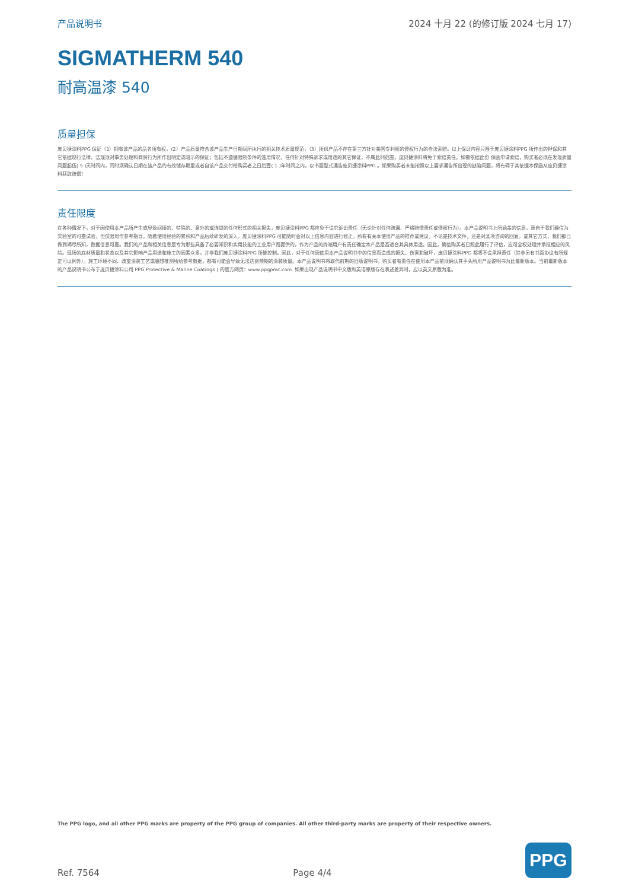产品说明书 2024 十月 22 (的修订版 2024 七月 17)
SIGMATHERM 540
耐高温漆 540
质量担保
庞贝捷涂料PPG 保证（1）拥有该产品的品名所有权，(2）产品质量符合该产品生产日期间所执行的相关技术质量规范，（3）所供产品不存在第三方针对美国专利权的侵权行为的合法索赔。以上保证内容只限于庞贝捷涂料PPG 所作出的担保和其它依据现行法律、法规须对事务处理和商贸行为所作出明定或暗示的保证；包括不遵循限制条件的滥用情况，任何针对特殊诉求或用途的其它保证，不属此列范围，庞贝捷涂料将免于索赔责任。如需依据此份 保函申请索赔，购买者必须在发现质量问题起伍( 5 )天时间内，同时须确认日期在该产品的有效储存期里或者自该产品交付给购买者之日后壹( 1 )年时间之内，以书面型式通告庞贝捷涂料PPG 。如果购买者未能按照以上要求通告所出现的缺陷问题，将有碍于其依据本保函从庞贝捷涂料获取赔偿！
责任限度
在各种情况下，对于因使用本产品所产生或导致间接的、特殊的、意外的或连锁的任何形式的相关损失，庞贝捷涂料PPG 都应免于追究诉讼责任（无论针对任何疏漏、严格赔偿责任或侵权行为）。本产品说明书上所涵盖的信息，源自于我们确信为实验室的可靠试验，但仅限用作参考指导。随着使用经验的累积和产品后续研发的深入，庞贝捷涂料PPG 可能随时会对以上信息内容进行修正。所有有关本使用产品的推荐或建议，不论是技术文件，还是对某项咨询的回复，或其它方式，我们都已做到竭尽所知，数据信息可靠。我们的产品和相关信息是专为那些具备了必要知识和实用技能的工业用户而提供的，作为产品的终端用户有责任确定本产品是否适合其具体用途。因此，确信购买者已照此履行了评估，应可全权处理并承担相应的风险。现场的底材质量和状态以及其它影响产品用途和施工的因素众多，并非我们庞贝捷涂料PPG 所能控制。因此，对于任何因使用本产品说明书中的信息而造成的损失、伤害和破坏，庞贝捷涂料PPG 都将不会承担责任（除非另有书面协议有所规定可以例外）。施工环境不同、改变涂装工艺或臆想推测所给参考数据，都有可能会导致无法达到预期的涂装质量。本产品说明书将取代前期的旧版说明书，购买者有责任在使用本产品前须确认其手头所用产品说明书为此最新版本。当前最新版本的产品说明书公布于庞贝捷涂料公司 PPG Protective & Marine Coatings ) 的官方网页：www.ppgpmc.com. 如果出现产品说明书中文版和英语原版存在表述差异时，应以英文原版为准。
The PPG logo, and all other PPG marks are property of the PPG group of companies. All other third-party marks are property of their respective owners.
Ref. 7564 Page 4/4
PPG